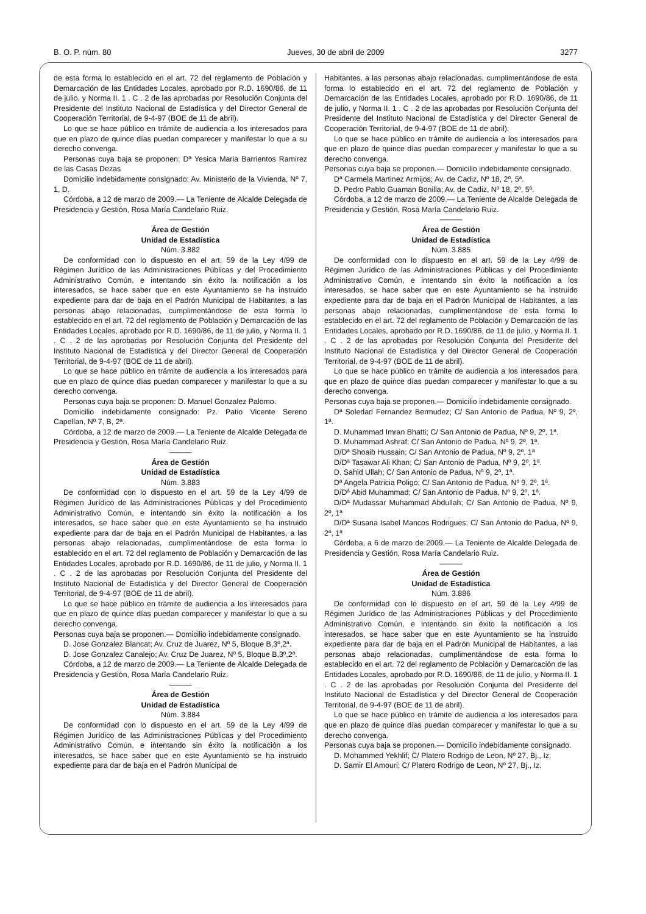B. O. P. núm. 80 Jueves, 30 de abril de 2009 3277
de esta forma lo establecido en el art. 72 del reglamento de Población y Demarcación de las Entidades Locales, aprobado por R.D. 1690/86, de 11 de julio, y Norma II. 1 . C . 2 de las aprobadas por Resolución Conjunta del Presidente del Instituto Nacional de Estadística y del Director General de Cooperación Territorial, de 9-4-97 (BOE de 11 de abril).
Lo que se hace público en trámite de audiencia a los interesados para que en plazo de quince días puedan comparecer y manifestar lo que a su derecho convenga.
Personas cuya baja se proponen: Dª Yesica Maria Barrientos Ramirez de las Casas Dezas
Domicilio indebidamente consignado: Av. Ministerio de la Vivienda, Nº 7, 1, D.
Córdoba, a 12 de marzo de 2009.— La Teniente de Alcalde Delegada de Presidencia y Gestión, Rosa María Candelario Ruiz.
———
Área de Gestión
Unidad de Estadística
Núm. 3.882
De conformidad con lo dispuesto en el art. 59 de la Ley 4/99 de Régimen Jurídico de las Administraciones Públicas y del Procedimiento Administrativo Común, e intentando sin éxito la notificación a los interesados, se hace saber que en este Ayuntamiento se ha instruido expediente para dar de baja en el Padrón Municipal de Habitantes, a las personas abajo relacionadas, cumplimentándose de esta forma lo establecido en el art. 72 del reglamento de Población y Demarcación de las Entidades Locales, aprobado por R.D. 1690/86, de 11 de julio, y Norma II. 1 . C . 2 de las aprobadas por Resolución Conjunta del Presidente del Instituto Nacional de Estadística y del Director General de Cooperación Territorial, de 9-4-97 (BOE de 11 de abril).
Lo que se hace público en trámite de audiencia a los interesados para que en plazo de quince días puedan comparecer y manifestar lo que a su derecho convenga.
Personas cuya baja se proponen: D. Manuel Gonzalez Palomo.
Domicilio indebidamente consignado: Pz. Patio Vicente Sereno Capellan, Nº 7, B, 2ª.
Córdoba, a 12 de marzo de 2009.— La Teniente de Alcalde Delegada de Presidencia y Gestión, Rosa María Candelario Ruiz.
———
Área de Gestión
Unidad de Estadística
Núm. 3.883
De conformidad con lo dispuesto en el art. 59 de la Ley 4/99 de Régimen Jurídico de las Administraciones Públicas y del Procedimiento Administrativo Común, e intentando sin éxito la notificación a los interesados, se hace saber que en este Ayuntamiento se ha instruido expediente para dar de baja en el Padrón Municipal de Habitantes, a las personas abajo relacionadas, cumplimentándose de esta forma lo establecido en el art. 72 del reglamento de Población y Demarcación de las Entidades Locales, aprobado por R.D. 1690/86, de 11 de julio, y Norma II. 1 . C . 2 de las aprobadas por Resolución Conjunta del Presidente del Instituto Nacional de Estadística y del Director General de Cooperación Territorial, de 9-4-97 (BOE de 11 de abril).
Lo que se hace público en trámite de audiencia a los interesados para que en plazo de quince días puedan comparecer y manifestar lo que a su derecho convenga.
Personas cuya baja se proponen.— Domicilio indebidamente consignado.
D. Jose Gonzalez Blancat; Av. Cruz de Juarez, Nº 5, Bloque B,3º,2ª.
D. Jose Gonzalez Canalejo; Av. Cruz De Juarez, Nº 5, Bloque B,3º,2ª.
Córdoba, a 12 de marzo de 2009.— La Teniente de Alcalde Delegada de Presidencia y Gestión, Rosa María Candelario Ruiz.
———
Área de Gestión
Unidad de Estadística
Núm. 3.884
De conformidad con lo dispuesto en el art. 59 de la Ley 4/99 de Régimen Jurídico de las Administraciones Públicas y del Procedimiento Administrativo Común, e intentando sin éxito la notificación a los interesados, se hace saber que en este Ayuntamiento se ha instruido expediente para dar de baja en el Padrón Municipal de
Habitantes, a las personas abajo relacionadas, cumplimentándose de esta forma lo establecido en el art. 72 del reglamento de Población y Demarcación de las Entidades Locales, aprobado por R.D. 1690/86, de 11 de julio, y Norma II. 1 . C . 2 de las aprobadas por Resolución Conjunta del Presidente del Instituto Nacional de Estadística y del Director General de Cooperación Territorial, de 9-4-97 (BOE de 11 de abril).
Lo que se hace público en trámite de audiencia a los interesados para que en plazo de quince días puedan comparecer y manifestar lo que a su derecho convenga.
Personas cuya baja se proponen.— Domicilio indebidamente consignado.
Dª Carmela Martinez Armijos; Av. de Cadiz, Nº 18, 2º, 5ª.
D. Pedro Pablo Guaman Bonilla; Av. de Cadiz, Nº 18, 2º, 5ª.
Córdoba, a 12 de marzo de 2009.— La Teniente de Alcalde Delegada de Presidencia y Gestión, Rosa María Candelario Ruiz.
———
Área de Gestión
Unidad de Estadística
Núm. 3.885
De conformidad con lo dispuesto en el art. 59 de la Ley 4/99 de Régimen Jurídico de las Administraciones Públicas y del Procedimiento Administrativo Común, e intentando sin éxito la notificación a los interesados, se hace saber que en este Ayuntamiento se ha instruido expediente para dar de baja en el Padrón Municipal de Habitantes, a las personas abajo relacionadas, cumplimentándose de esta forma lo establecido en el art. 72 del reglamento de Población y Demarcación de las Entidades Locales, aprobado por R.D. 1690/86, de 11 de julio, y Norma II. 1 . C . 2 de las aprobadas por Resolución Conjunta del Presidente del Instituto Nacional de Estadística y del Director General de Cooperación Territorial, de 9-4-97 (BOE de 11 de abril).
Lo que se hace público en trámite de audiencia a los interesados para que en plazo de quince días puedan comparecer y manifestar lo que a su derecho convenga.
Personas cuya baja se proponen.— Domicilio indebidamente consignado.
Dª Soledad Fernandez Bermudez; C/ San Antonio de Padua, Nº 9, 2º, 1ª.
D. Muhammad Imran Bhatti; C/ San Antonio de Padua, Nº 9, 2º, 1ª.
D. Muhammad Ashraf; C/ San Antonio de Padua, Nº 9, 2º, 1ª.
D/Dª Shoaib Hussain; C/ San Antonio de Padua, Nº 9, 2º, 1ª
D/Dª Tasawar Ali Khan; C/ San Antonio de Padua, Nº 9, 2º, 1ª.
D. Sahid Ullah; C/ San Antonio de Padua, Nº 9, 2º, 1ª.
Dª Angela Patricia Poligo; C/ San Antonio de Padua, Nº 9, 2º, 1ª.
D/Dª Abid Muhammad; C/ San Antonio de Padua, Nº 9, 2º, 1ª.
D/Dª Mudassar Muhammad Abdullah; C/ San Antonio de Padua, Nº 9, 2º, 1ª
D/Dª Susana Isabel Mancos Rodrigues; C/ San Antonio de Padua, Nº 9, 2º, 1ª
Córdoba, a 6 de marzo de 2009.— La Teniente de Alcalde Delegada de Presidencia y Gestión, Rosa María Candelario Ruiz.
———
Área de Gestión
Unidad de Estadística
Núm. 3.886
De conformidad con lo dispuesto en el art. 59 de la Ley 4/99 de Régimen Jurídico de las Administraciones Públicas y del Procedimiento Administrativo Común, e intentando sin éxito la notificación a los interesados, se hace saber que en este Ayuntamiento se ha instruido expediente para dar de baja en el Padrón Municipal de Habitantes, a las personas abajo relacionadas, cumplimentándose de esta forma lo establecido en el art. 72 del reglamento de Población y Demarcación de las Entidades Locales, aprobado por R.D. 1690/86, de 11 de julio, y Norma II. 1 . C . 2 de las aprobadas por Resolución Conjunta del Presidente del Instituto Nacional de Estadística y del Director General de Cooperación Territorial, de 9-4-97 (BOE de 11 de abril).
Lo que se hace público en trámite de audiencia a los interesados para que en plazo de quince días puedan comparecer y manifestar lo que a su derecho convenga.
Personas cuya baja se proponen.— Domicilio indebidamente consignado.
D. Mohammed Yekhlif; C/ Platero Rodrigo de Leon, Nº 27, Bj., Iz.
D. Samir El Amouri; C/ Platero Rodrigo de Leon, Nº 27, Bj., Iz.